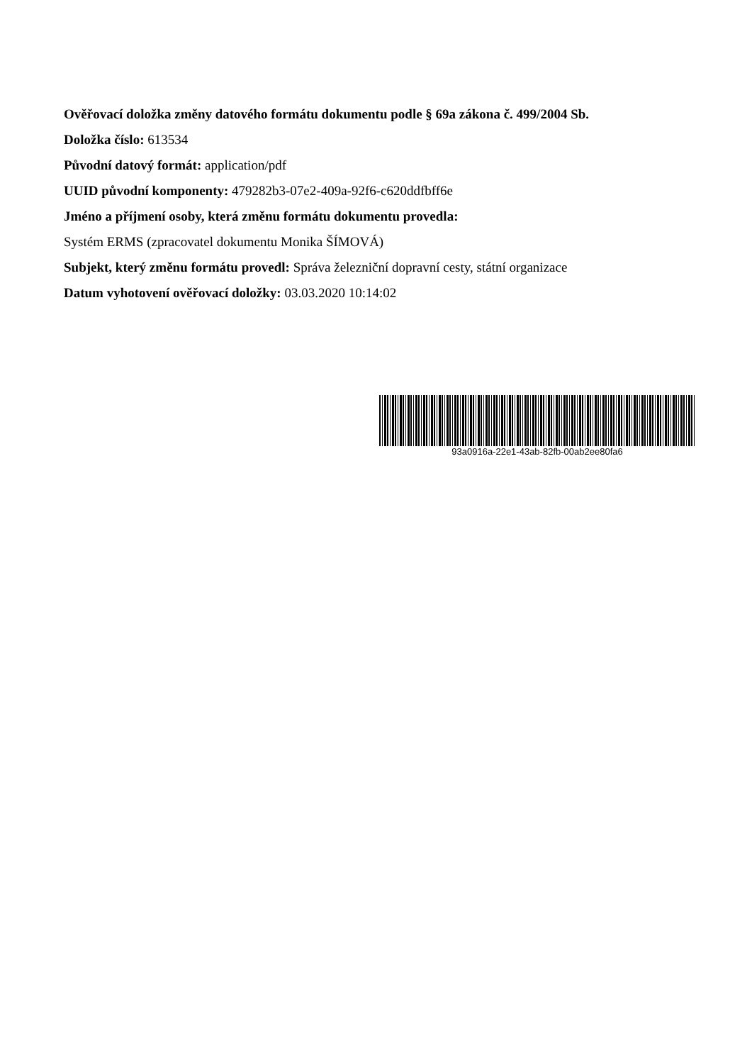Ověřovací doložka změny datového formátu dokumentu podle § 69a zákona č. 499/2004 Sb.
Doložka číslo: 613534
Původní datový formát: application/pdf
UUID původní komponenty: 479282b3-07e2-409a-92f6-c620ddfbff6e
Jméno a příjmení osoby, která změnu formátu dokumentu provedla:
Systém ERMS (zpracovatel dokumentu Monika ŠÍMOVÁ)
Subjekt, který změnu formátu provedl: Správa železniční dopravní cesty, státní organizace
Datum vyhotovení ověřovací doložky: 03.03.2020 10:14:02
93a0916a-22e1-43ab-82fb-00ab2ee80fa6